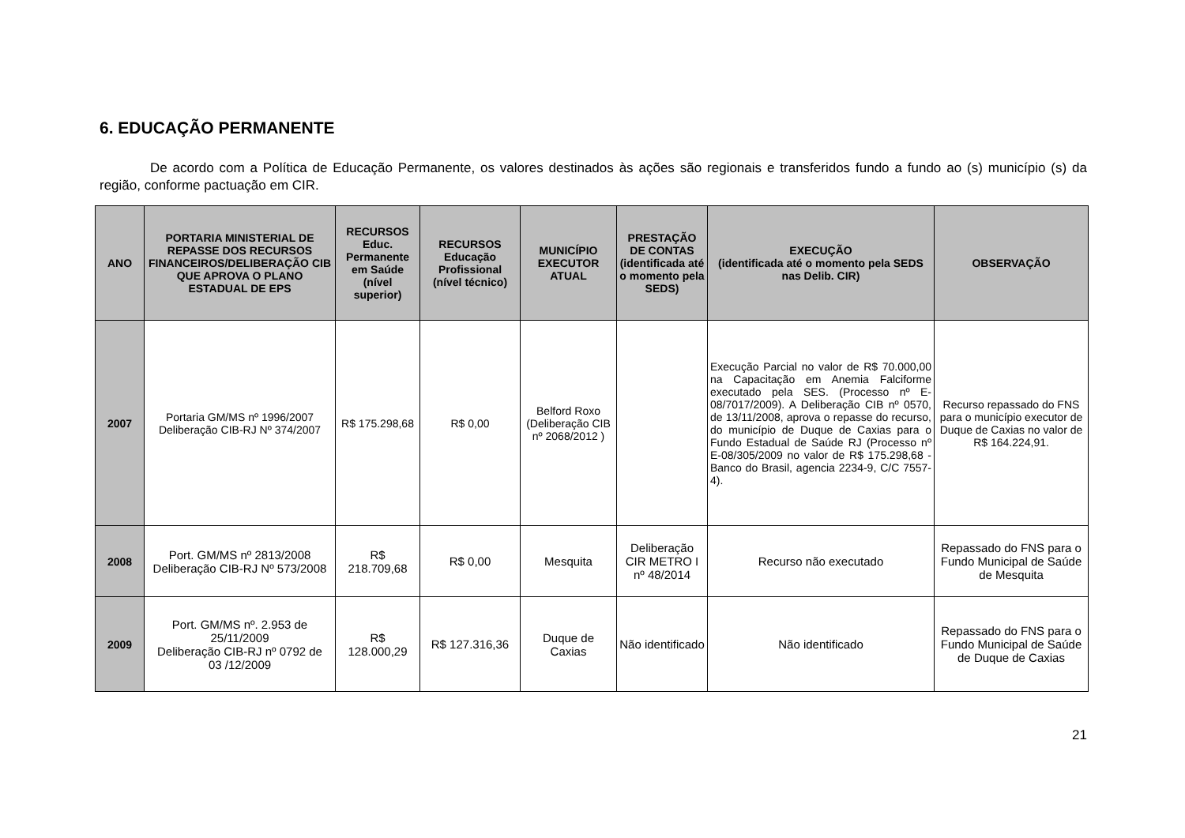6. EDUCAÇÃO PERMANENTE
De acordo com a Política de Educação Permanente, os valores destinados às ações são regionais e transferidos fundo a fundo ao (s) município (s) da região, conforme pactuação em CIR.
| ANO | PORTARIA MINISTERIAL DE REPASSE DOS RECURSOS FINANCEIROS/DELIBERAÇÃO CIB QUE APROVA O PLANO ESTADUAL DE EPS | RECURSOS Educ. Permanente em Saúde (nível superior) | RECURSOS Educação Profissional (nível técnico) | MUNICÍPIO EXECUTOR ATUAL | PRESTAÇÃO DE CONTAS (identificada até o momento pela SEDS) | EXECUÇÃO (identificada até o momento pela SEDS nas Delib. CIR) | OBSERVAÇÃO |
| --- | --- | --- | --- | --- | --- | --- | --- |
| 2007 | Portaria GM/MS nº 1996/2007 Deliberação CIB-RJ Nº 374/2007 | R$ 175.298,68 | R$ 0,00 | Belford Roxo (Deliberação CIB nº 2068/2012 ) | | Execução Parcial no valor de R$ 70.000,00 na Capacitação em Anemia Falciforme executado pela SES. (Processo nº E-08/7017/2009). A Deliberação CIB nº 0570, de 13/11/2008, aprova o repasse do recurso, do município de Duque de Caxias para o Fundo Estadual de Saúde RJ (Processo nº E-08/305/2009 no valor de R$ 175.298,68 - Banco do Brasil, agencia 2234-9, C/C 7557- 4). | Recurso repassado do FNS para o município executor de Duque de Caxias no valor de R$ 164.224,91. |
| 2008 | Port. GM/MS nº 2813/2008 Deliberação CIB-RJ Nº 573/2008 | R$ 218.709,68 | R$ 0,00 | Mesquita | Deliberação CIR METRO I nº 48/2014 | Recurso não executado | Repassado do FNS para o Fundo Municipal de Saúde de Mesquita |
| 2009 | Port. GM/MS nº. 2.953 de 25/11/2009 Deliberação CIB-RJ nº 0792 de 03 /12/2009 | R$ 128.000,29 | R$ 127.316,36 | Duque de Caxias | Não identificado | Não identificado | Repassado do FNS para o Fundo Municipal de Saúde de Duque de Caxias |
21